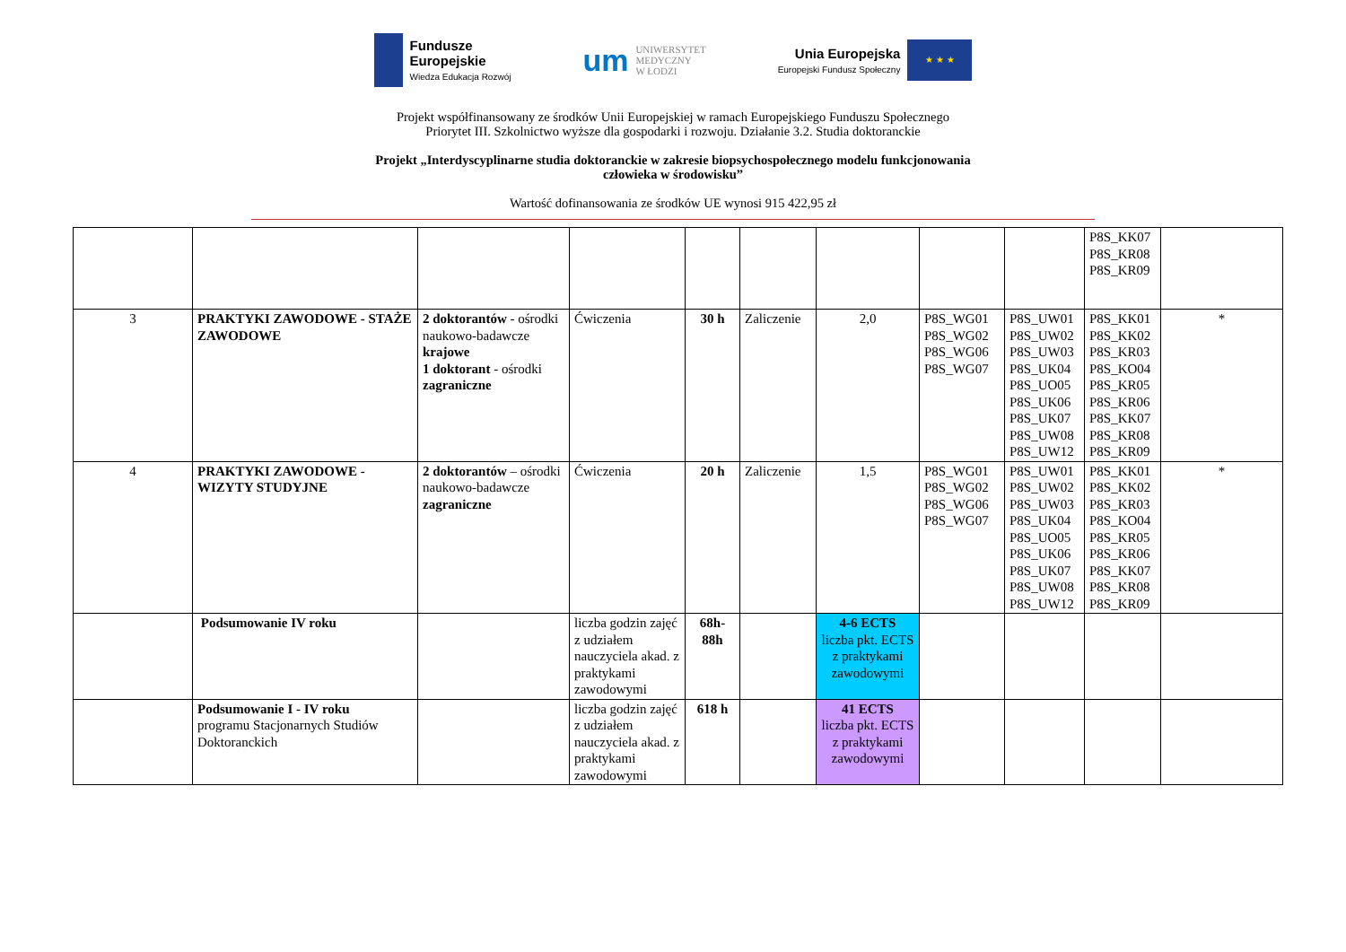Fundusze
Europejskie
Wiedza Edukacja Rozwój
um UNIWERSYTET
MEDYCZNY
W ŁODZI
Unia Europejska
Europejski Fundusz Społeczny
★ ★ ★
Projekt współfinansowany ze środków Unii Europejskiej w ramach Europejskiego Funduszu Społecznego
Priorytet III. Szkolnictwo wyższe dla gospodarki i rozwoju. Działanie 3.2. Studia doktoranckie
Projekt „Interdyscyplinarne studia doktoranckie w zakresie biopsychospołecznego modelu funkcjonowania
człowieka w środowisku”
Wartość dofinansowania ze środków UE wynosi 915 422,95 zł
| | | | | | | | | | P8S_KK07 P8S_KR08 P8S_KR09 | |
| 3 | PRAKTYKI ZAWODOWE - STAŻE ZAWODOWE | 2 doktorantów - ośrodki naukowo-badawcze krajowe 1 doktorant - ośrodki zagraniczne | Ćwiczenia | 30 h | Zaliczenie | 2,0 | P8S_WG01 P8S_WG02 P8S_WG06 P8S_WG07 | P8S_UW01 P8S_UW02 P8S_UW03 P8S_UK04 P8S_UO05 P8S_UK06 P8S_UK07 P8S_UW08 P8S_UW12 | P8S_KK01 P8S_KK02 P8S_KR03 P8S_KO04 P8S_KR05 P8S_KR06 P8S_KK07 P8S_KR08 P8S_KR09 | * |
| 4 | PRAKTYKI ZAWODOWE - WIZYTY STUDYJNE | 2 doktorantów – ośrodki naukowo-badawcze zagraniczne | Ćwiczenia | 20 h | Zaliczenie | 1,5 | P8S_WG01 P8S_WG02 P8S_WG06 P8S_WG07 | P8S_UW01 P8S_UW02 P8S_UW03 P8S_UK04 P8S_UO05 P8S_UK06 P8S_UK07 P8S_UW08 P8S_UW12 | P8S_KK01 P8S_KK02 P8S_KR03 P8S_KO04 P8S_KR05 P8S_KR06 P8S_KK07 P8S_KR08 P8S_KR09 | * |
| | Podsumowanie IV roku | | liczba godzin zajęć z udziałem nauczyciela akad. z praktykami zawodowymi | 68h-88h | | 4-6 ECTS liczba pkt. ECTS z praktykami zawodowymi | | | | |
| | Podsumowanie I - IV roku programu Stacjonarnych Studiów Doktoranckich | | liczba godzin zajęć z udziałem nauczyciela akad. z praktykami zawodowymi | 618 h | | 41 ECTS liczba pkt. ECTS z praktykami zawodowymi | | | | |